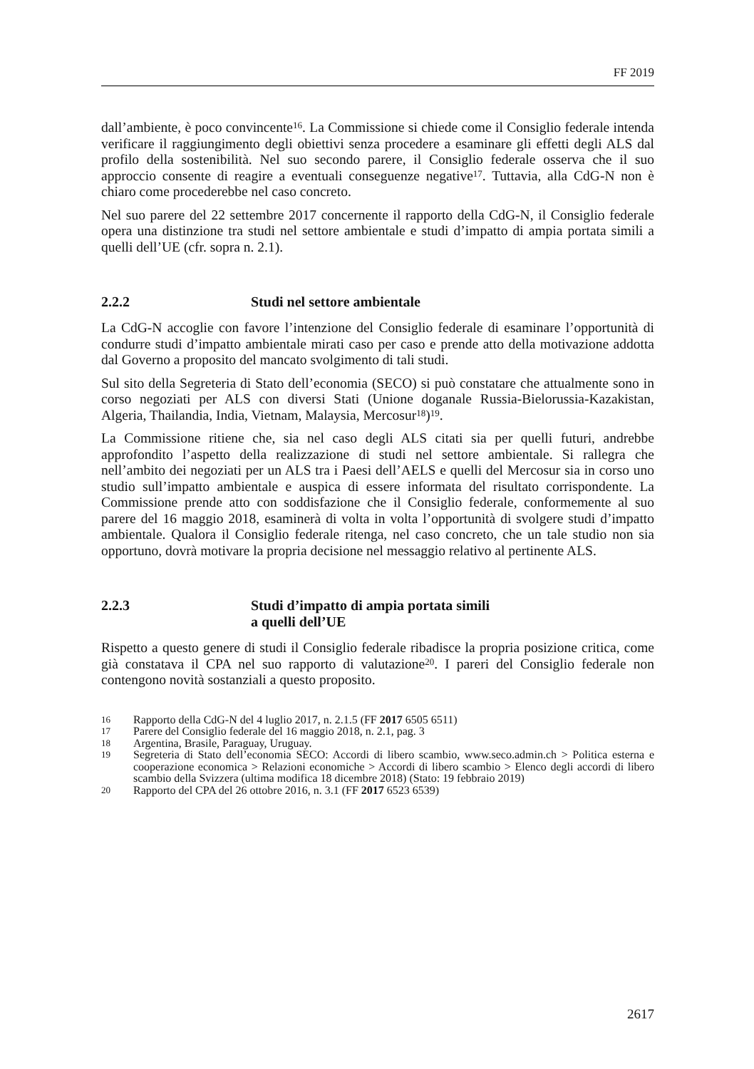FF 2019
dall’ambiente, è poco convincente<sup>16</sup>. La Commissione si chiede come il Consiglio federale intenda verificare il raggiungimento degli obiettivi senza procedere a esaminare gli effetti degli ALS dal profilo della sostenibilità. Nel suo secondo parere, il Consiglio federale osserva che il suo approccio consente di reagire a eventuali conseguenze negative<sup>17</sup>. Tuttavia, alla CdG-N non è chiaro come procederebbe nel caso concreto.
Nel suo parere del 22 settembre 2017 concernente il rapporto della CdG-N, il Consiglio federale opera una distinzione tra studi nel settore ambientale e studi d’impatto di ampia portata simili a quelli dell’UE (cfr. sopra n. 2.1).
2.2.2 Studi nel settore ambientale
La CdG-N accoglie con favore l’intenzione del Consiglio federale di esaminare l’opportunità di condurre studi d’impatto ambientale mirati caso per caso e prende atto della motivazione addotta dal Governo a proposito del mancato svolgimento di tali studi.
Sul sito della Segreteria di Stato dell’economia (SECO) si può constatare che attualmente sono in corso negoziati per ALS con diversi Stati (Unione doganale Russia-Bielorussia-Kazakistan, Algeria, Thailandia, India, Vietnam, Malaysia, Mercosur<sup>18</sup>)<sup>19</sup>.
La Commissione ritiene che, sia nel caso degli ALS citati sia per quelli futuri, andrebbe approfondito l’aspetto della realizzazione di studi nel settore ambientale. Si rallegra che nell’ambito dei negoziati per un ALS tra i Paesi dell’AELS e quelli del Mercosur sia in corso uno studio sull’impatto ambientale e auspica di essere informata del risultato corrispondente. La Commissione prende atto con soddisfazione che il Consiglio federale, conformemente al suo parere del 16 maggio 2018, esaminerà di volta in volta l’opportunità di svolgere studi d’impatto ambientale. Qualora il Consiglio federale ritenga, nel caso concreto, che un tale studio non sia opportuno, dovrà motivare la propria decisione nel messaggio relativo al pertinente ALS.
2.2.3 Studi d’impatto di ampia portata simili
a quelli dell’UE
Rispetto a questo genere di studi il Consiglio federale ribadisce la propria posizione critica, come già constatava il CPA nel suo rapporto di valutazione<sup>20</sup>. I pareri del Consiglio federale non contengono novità sostanziali a questo proposito.
16 Rapporto della CdG-N del 4 luglio 2017, n. 2.1.5 (FF 2017 6505 6511)
17 Parere del Consiglio federale del 16 maggio 2018, n. 2.1, pag. 3
18 Argentina, Brasile, Paraguay, Uruguay.
19 Segreteria di Stato dell’economia SECO: Accordi di libero scambio, www.seco.admin.ch > Politica esterna e cooperazione economica > Relazioni economiche > Accordi di libero scambio > Elenco degli accordi di libero scambio della Svizzera (ultima modifica 18 dicembre 2018) (Stato: 19 febbraio 2019)
20 Rapporto del CPA del 26 ottobre 2016, n. 3.1 (FF 2017 6523 6539)
2617